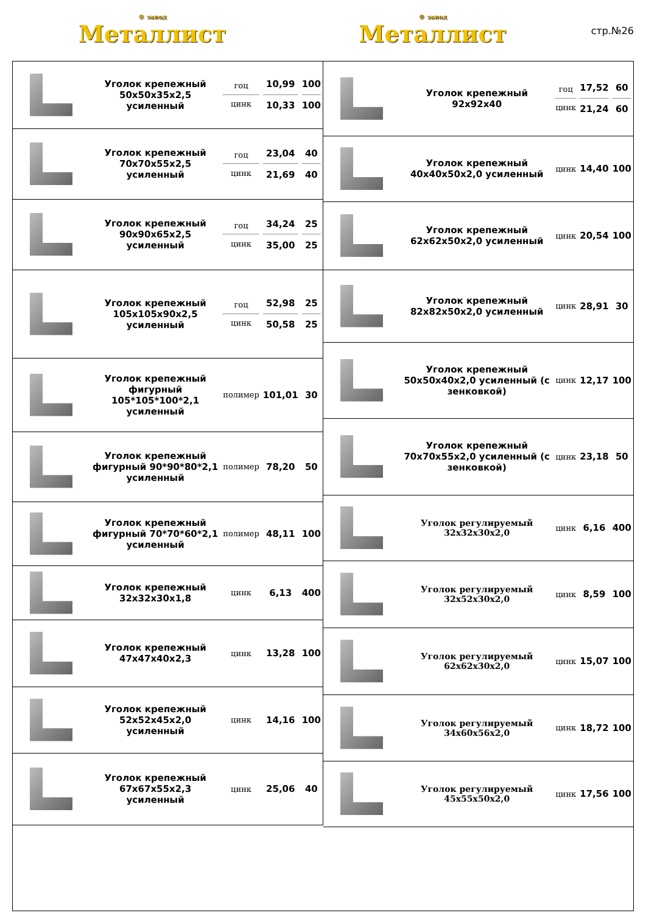® завод
Металлист
® завод
Металлист
стр.№26
| | Уголок крепежный 50x50x35x2,5 усиленный | гоц цинк | 10,99 10,33 | 100 100 |
| | Уголок крепежный 70x70x55x2,5 усиленный | гоц цинк | 23,04 21,69 | 40 40 |
| | Уголок крепежный 90x90x65x2,5 усиленный | гоц цинк | 34,24 35,00 | 25 25 |
| | Уголок крепежный 105x105x90x2,5 усиленный | гоц цинк | 52,98 50,58 | 25 25 |
| | Уголок крепежный фигурный 105*105*100*2,1 усиленный | полимер | 101,01 | 30 |
| | Уголок крепежный фигурный 90*90*80*2,1 усиленный | полимер | 78,20 | 50 |
| | Уголок крепежный фигурный 70*70*60*2,1 усиленный | полимер | 48,11 | 100 |
| | Уголок крепежный 32x32x30x1,8 | цинк | 6,13 | 400 |
| | Уголок крепежный 47x47x40x2,3 | цинк | 13,28 | 100 |
| | Уголок крепежный 52x52x45x2,0 усиленный | цинк | 14,16 | 100 |
| | Уголок крепежный 67x67x55x2,3 усиленный | цинк | 25,06 | 40 |
| | Уголок крепежный 92x92x40 | гоц цинк | 17,52 21,24 | 60 60 |
| | Уголок крепежный 40x40x50x2,0 усиленный | цинк | 14,40 | 100 |
| | Уголок крепежный 62x62x50x2,0 усиленный | цинк | 20,54 | 100 |
| | Уголок крепежный 82x82x50x2,0 усиленный | цинк | 28,91 | 30 |
| | Уголок крепежный 50x50x40x2,0 усиленный (с зенковкой) | цинк | 12,17 | 100 |
| | Уголок крепежный 70x70x55x2,0 усиленный (с зенковкой) | цинк | 23,18 | 50 |
| | Уголок регулируемый 32x32x30x2,0 | цинк | 6,16 | 400 |
| | Уголок регулируемый 32x52x30x2,0 | цинк | 8,59 | 100 |
| | Уголок регулируемый 62x62x30x2,0 | цинк | 15,07 | 100 |
| | Уголок регулируемый 34x60x56x2,0 | цинк | 18,72 | 100 |
| | Уголок регулируемый 45x55x50x2,0 | цинк | 17,56 | 100 |